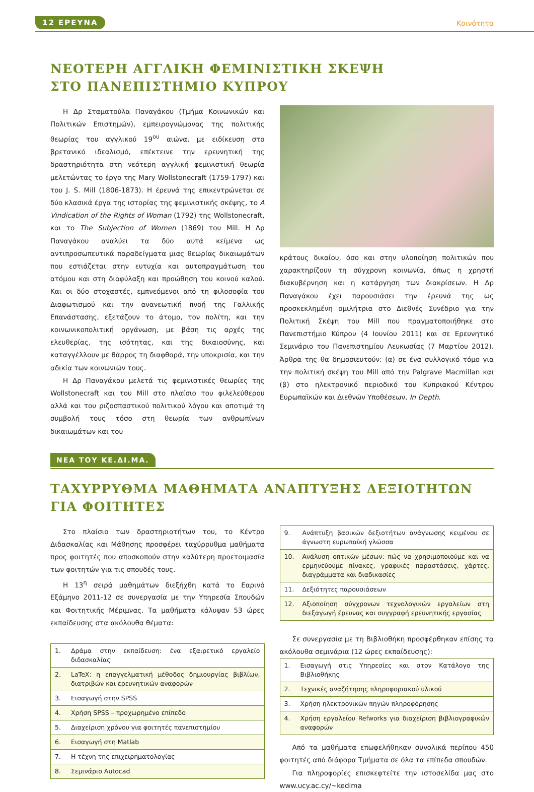12 ΕΡΕΥΝΑ Κοινότητα
ΝΕΟΤΕΡΗ ΑΓΓΛΙΚΗ ΦΕΜΙΝΙΣΤΙΚΗ ΣΚΕΨΗ
ΣΤΟ ΠΑΝΕΠΙΣΤΗΜΙΟ ΚΥΠΡΟΥ
Η Δρ Σταματούλα Παναγάκου (Τμήμα Κοινωνικών και Πολιτικών Επιστημών), εμπειρογνώμονας της πολιτικής θεωρίας του αγγλικού 19<sup>ου</sup> αιώνα, με ειδίκευση στο βρετανικό ιδεαλισμό, επέκτεινε την ερευνητική της δραστηριότητα στη νεότερη αγγλική φεμινιστική θεωρία μελετώντας το έργο της Mary Wollstonecraft (1759-1797) και του J. S. Mill (1806-1873). Η έρευνά της επικεντρώνεται σε δύο κλασικά έργα της ιστορίας της φεμινιστικής σκέψης, το A Vindication of the Rights of Woman (1792) της Wollstonecraft, και το The Subjection of Women (1869) του Mill. Η Δρ Παναγάκου αναλύει τα δύο αυτά κείμενα ως αντιπροσωπευτικά παραδείγματα μιας θεωρίας δικαιωμάτων που εστιάζεται στην ευτυχία και αυτοπραγμάτωση του ατόμου και στη διαφύλαξη και προώθηση του κοινού καλού. Και οι δύο στοχαστές, εμπνεόμενοι από τη φιλοσοφία του Διαφωτισμού και την ανανεωτική πνοή της Γαλλικής Επανάστασης, εξετάζουν το άτομο, τον πολίτη, και την κοινωνικοπολιτική οργάνωση, με βάση τις αρχές της ελευθερίας, της ισότητας, και της δικαιοσύνης, και καταγγέλλουν με θάρρος τη διαφθορά, την υποκρισία, και την αδικία των κοινωνιών τους.
Η Δρ Παναγάκου μελετά τις φεμινιστικές θεωρίες της Wollstonecraft και του Mill στο πλαίσιο του φιλελεύθερου αλλά και του ριζοσπαστικού πολιτικού λόγου και αποτιμά τη συμβολή τους τόσο στη θεωρία των ανθρωπίνων δικαιωμάτων και του
κράτους δικαίου, όσο και στην υλοποίηση πολιτικών που χαρακτηρίζουν τη σύγχρονη κοινωνία, όπως η χρηστή διακυβέρνηση και η κατάργηση των διακρίσεων. Η Δρ Παναγάκου έχει παρουσιάσει την έρευνά της ως προσκεκλημένη ομιλήτρια στο Διεθνές Συνέδριο για την Πολιτική Σκέψη του Mill που πραγματοποιήθηκε στο Πανεπιστήμιο Κύπρου (4 Ιουνίου 2011) και σε Ερευνητικό Σεμινάριο του Πανεπιστημίου Λευκωσίας (7 Μαρτίου 2012). Άρθρα της θα δημοσιευτούν: (α) σε ένα συλλογικό τόμο για την πολιτική σκέψη του Mill από την Palgrave Macmillan και (β) στο ηλεκτρονικό περιοδικό του Κυπριακού Κέντρου Ευρωπαϊκών και Διεθνών Υποθέσεων, In Depth.
ΝΕΑ ΤΟΥ ΚΕ.ΔΙ.ΜΑ.
ΤΑΧΥΡΡΥΘΜΑ ΜΑΘΗΜΑΤΑ ΑΝΑΠΤΥΞΗΣ ΔΕΞΙΟΤΗΤΩΝ
ΓΙΑ ΦΟΙΤΗΤΕΣ
Στο πλαίσιο των δραστηριοτήτων του, το Κέντρο Διδασκαλίας και Μάθησης προσφέρει ταχύρρυθμα μαθήματα προς φοιτητές που αποσκοπούν στην καλύτερη προετοιμασία των φοιτητών για τις σπουδές τους.
Η 13<sup>η</sup> σειρά μαθημάτων διεξήχθη κατά το Εαρινό Εξάμηνο 2011-12 σε συνεργασία με την Υπηρεσία Σπουδών και Φοιτητικής Μέριμνας. Τα μαθήματα κάλυψαν 53 ώρες εκπαίδευσης στα ακόλουθα θέματα:
| 1. | Δράμα στην εκπαίδευση: ένα εξαιρετικό εργαλείο διδασκαλίας |
| 2. | LaTeX: η επαγγελματική μέθοδος δημιουργίας βιβλίων, διατριβών και ερευνητικών αναφορών |
| 3. | Εισαγωγή στην SPSS |
| 4. | Χρήση SPSS – προχωρημένο επίπεδο |
| 5. | Διαχείριση χρόνου για φοιτητές πανεπιστημίου |
| 6. | Εισαγωγή στη Matlab |
| 7. | Η τέχνη της επιχειρηματολογίας |
| 8. | Σεμινάριο Autocad |
| 9. | Ανάπτυξη βασικών δεξιοτήτων ανάγνωσης κειμένου σε άγνωστη ευρωπαϊκή γλώσσα |
| 10. | Ανάλυση οπτικών μέσων: πώς να χρησιμοποιούμε και να ερμηνεύουμε πίνακες, γραφικές παραστάσεις, χάρτες, διαγράμματα και διαδικασίες |
| 11. | Δεξιότητες παρουσιάσεων |
| 12. | Αξιοποίηση σύγχρονων τεχνολογικών εργαλείων στη διεξαγωγή έρευνας και συγγραφή ερευνητικής εργασίας |
Σε συνεργασία με τη Βιβλιοθήκη προσφέρθηκαν επίσης τα ακόλουθα σεμινάρια (12 ώρες εκπαίδευσης):
| 1. | Εισαγωγή στις Υπηρεσίες και στον Κατάλογο της Βιβλιοθήκης |
| 2. | Τεχνικές αναζήτησης πληροφοριακού υλικού |
| 3. | Χρήση ηλεκτρονικών πηγών πληροφόρησης |
| 4. | Χρήση εργαλείου Refworks για διαχείριση βιβλιογραφικών αναφορών |
Από τα μαθήματα επωφελήθηκαν συνολικά περίπου 450 φοιτητές από διάφορα Τμήματα σε όλα τα επίπεδα σπουδών.
Για πληροφορίες επισκεφτείτε την ιστοσελίδα μας στο www.ucy.ac.cy/~kedima